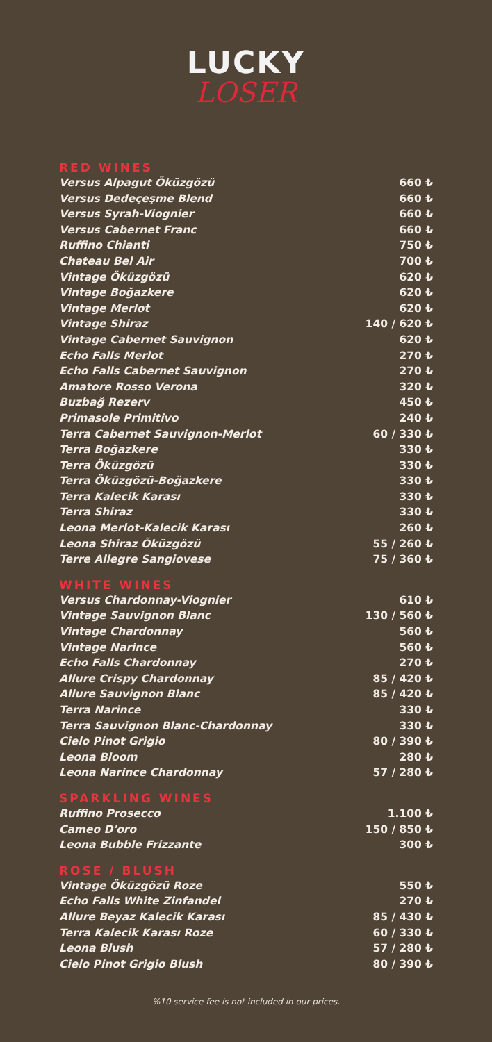LUCKY
LOSER
RED WINES
| Versus Alpagut Öküzgözü | 660 ₺ |
| Versus Dedeçeşme Blend | 660 ₺ |
| Versus Syrah-Viognier | 660 ₺ |
| Versus Cabernet Franc | 660 ₺ |
| Ruffino Chianti | 750 ₺ |
| Chateau Bel Air | 700 ₺ |
| Vintage Öküzgözü | 620 ₺ |
| Vintage Boğazkere | 620 ₺ |
| Vintage Merlot | 620 ₺ |
| Vintage Shiraz | 140 / 620 ₺ |
| Vintage Cabernet Sauvignon | 620 ₺ |
| Echo Falls Merlot | 270 ₺ |
| Echo Falls Cabernet Sauvignon | 270 ₺ |
| Amatore Rosso Verona | 320 ₺ |
| Buzbağ Rezerv | 450 ₺ |
| Primasole Primitivo | 240 ₺ |
| Terra Cabernet Sauvignon-Merlot | 60 / 330 ₺ |
| Terra Boğazkere | 330 ₺ |
| Terra Öküzgözü | 330 ₺ |
| Terra Öküzgözü-Boğazkere | 330 ₺ |
| Terra Kalecik Karası | 330 ₺ |
| Terra Shiraz | 330 ₺ |
| Leona Merlot-Kalecik Karası | 260 ₺ |
| Leona Shiraz Öküzgözü | 55 / 260 ₺ |
| Terre Allegre Sangiovese | 75 / 360 ₺ |
WHITE WINES
| Versus Chardonnay-Viognier | 610 ₺ |
| Vintage Sauvignon Blanc | 130 / 560 ₺ |
| Vintage Chardonnay | 560 ₺ |
| Vintage Narince | 560 ₺ |
| Echo Falls Chardonnay | 270 ₺ |
| Allure Crispy Chardonnay | 85 / 420 ₺ |
| Allure Sauvignon Blanc | 85 / 420 ₺ |
| Terra Narince | 330 ₺ |
| Terra Sauvignon Blanc-Chardonnay | 330 ₺ |
| Cielo Pinot Grigio | 80 / 390 ₺ |
| Leona Bloom | 280 ₺ |
| Leona Narince Chardonnay | 57 / 280 ₺ |
SPARKLING WINES
| Ruffino Prosecco | 1.100 ₺ |
| Cameo D'oro | 150 / 850 ₺ |
| Leona Bubble Frizzante | 300 ₺ |
ROSE / BLUSH
| Vintage Öküzgözü Roze | 550 ₺ |
| Echo Falls White Zinfandel | 270 ₺ |
| Allure Beyaz Kalecik Karası | 85 / 430 ₺ |
| Terra Kalecik Karası Roze | 60 / 330 ₺ |
| Leona Blush | 57 / 280 ₺ |
| Cielo Pinot Grigio Blush | 80 / 390 ₺ |
%10 service fee is not included in our prices.